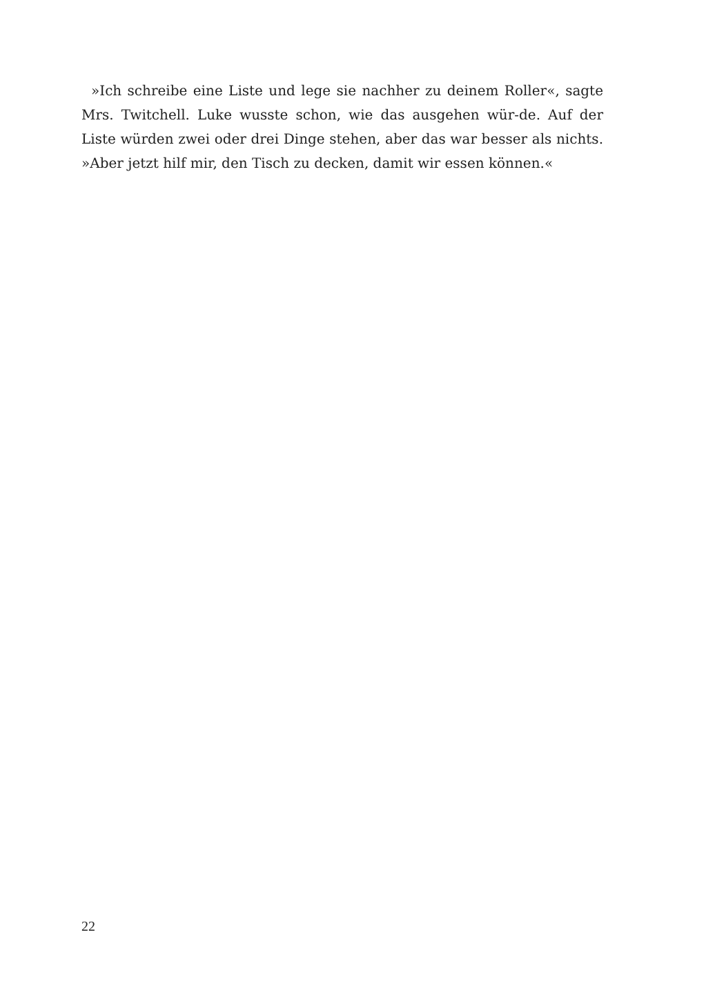»Ich schreibe eine Liste und lege sie nachher zu deinem Roller«, sagte Mrs. Twitchell. Luke wusste schon, wie das ausgehen wür-de. Auf der Liste würden zwei oder drei Dinge stehen, aber das war besser als nichts. »Aber jetzt hilf mir, den Tisch zu decken, damit wir essen können.«
22